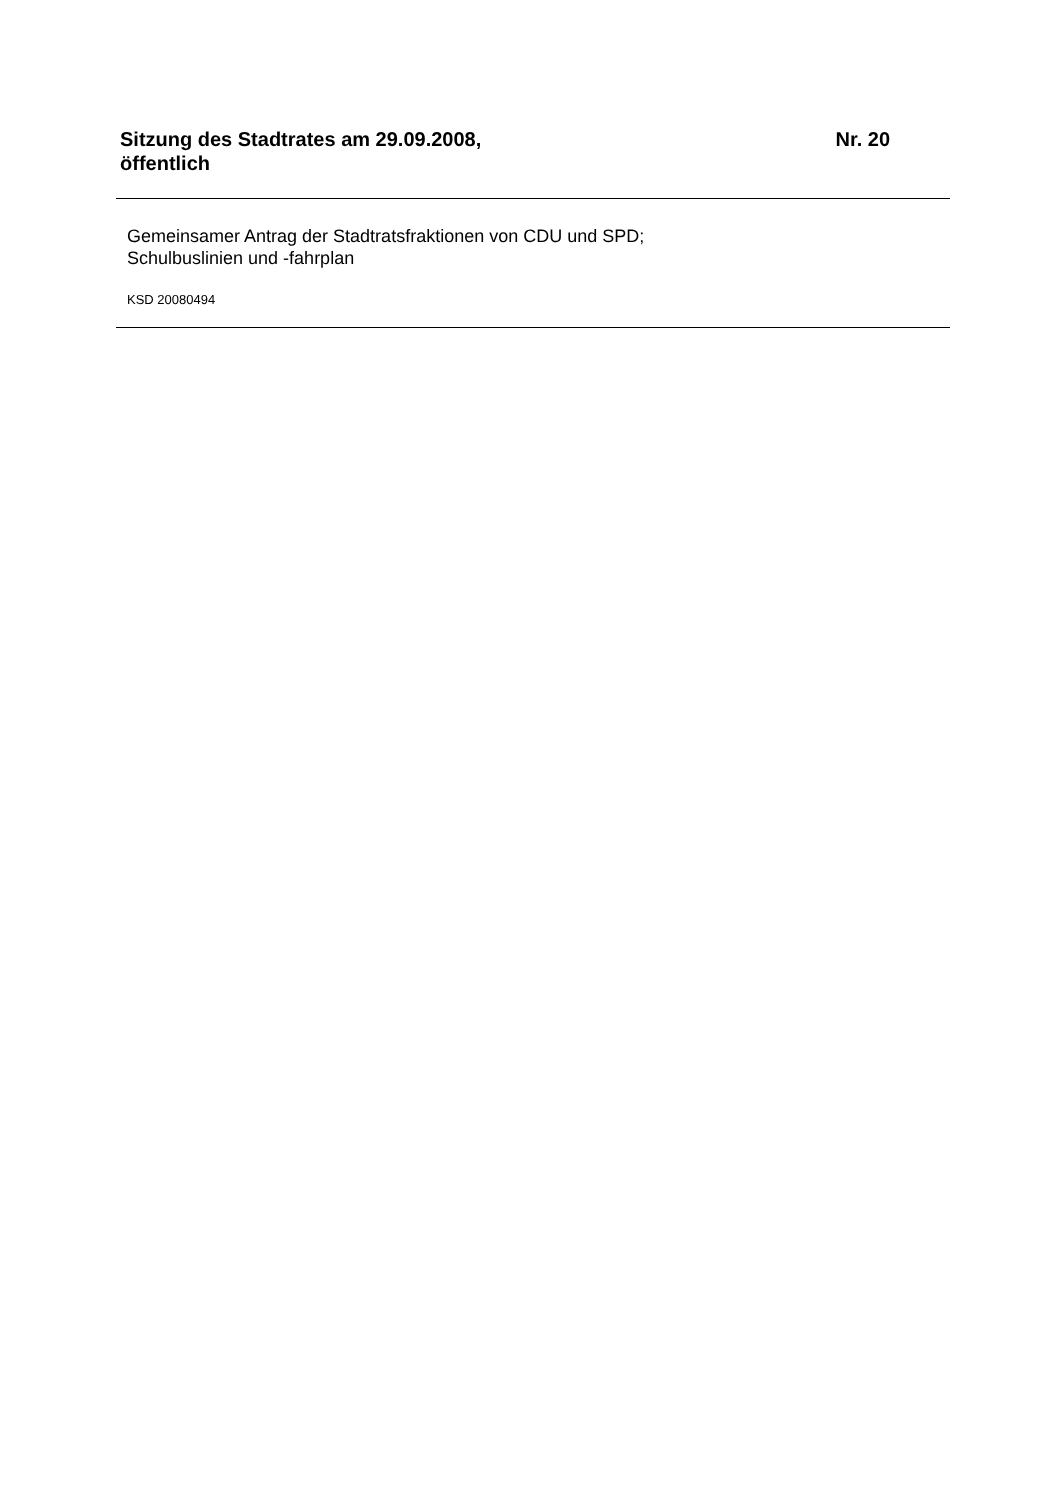Sitzung des Stadtrates am 29.09.2008,
öffentlich
Nr. 20
Gemeinsamer Antrag der Stadtratsfraktionen von CDU und SPD;
Schulbuslinien und -fahrplan
KSD 20080494